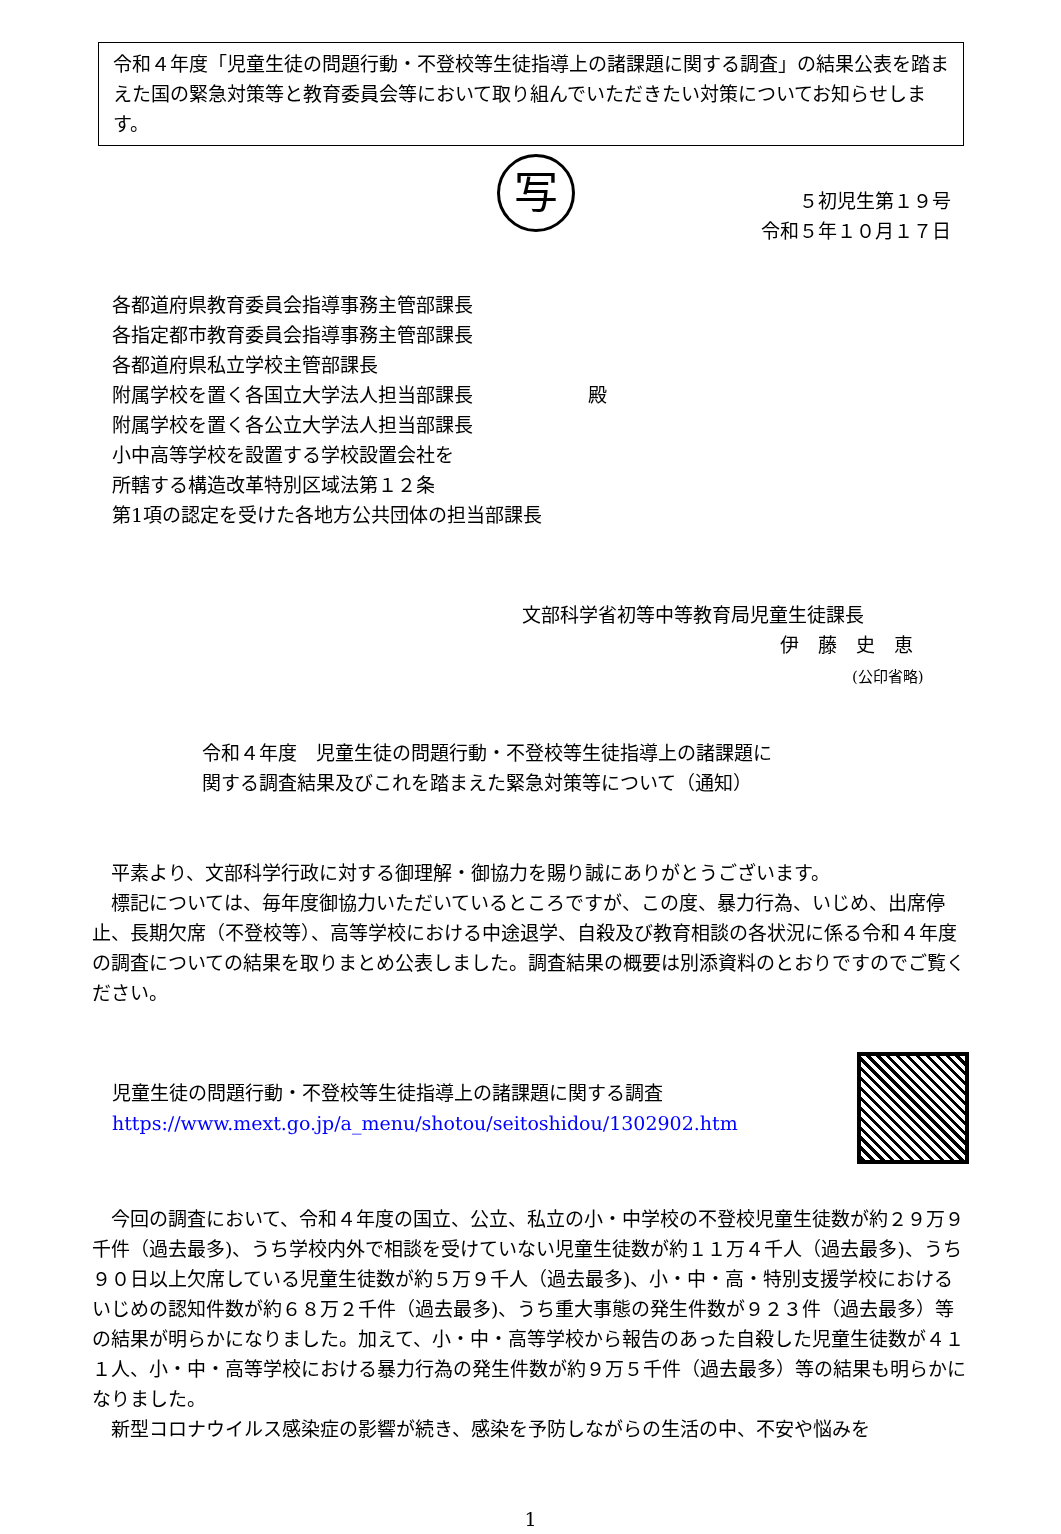令和４年度「児童生徒の問題行動・不登校等生徒指導上の諸課題に関する調査」の結果公表を踏まえた国の緊急対策等と教育委員会等において取り組んでいただきたい対策についてお知らせします。
写
５初児生第１９号
令和５年１０月１７日
各都道府県教育委員会指導事務主管部課長
各指定都市教育委員会指導事務主管部課長
各都道府県私立学校主管部課長
附属学校を置く各国立大学法人担当部課長
附属学校を置く各公立大学法人担当部課長
小中高等学校を設置する学校設置会社を
所轄する構造改革特別区域法第１２条
第1項の認定を受けた各地方公共団体の担当部課長
殿
文部科学省初等中等教育局児童生徒課長
伊　藤　史　恵
(公印省略)
令和４年度　児童生徒の問題行動・不登校等生徒指導上の諸課題に
関する調査結果及びこれを踏まえた緊急対策等について（通知）
平素より、文部科学行政に対する御理解・御協力を賜り誠にありがとうございます。
標記については、毎年度御協力いただいているところですが、この度、暴力行為、いじめ、出席停止、長期欠席（不登校等）、高等学校における中途退学、自殺及び教育相談の各状況に係る令和４年度の調査についての結果を取りまとめ公表しました。調査結果の概要は別添資料のとおりですのでご覧ください。
児童生徒の問題行動・不登校等生徒指導上の諸課題に関する調査
https://www.mext.go.jp/a_menu/shotou/seitoshidou/1302902.htm
今回の調査において、令和４年度の国立、公立、私立の小・中学校の不登校児童生徒数が約２９万９千件（過去最多)、うち学校内外で相談を受けていない児童生徒数が約１１万４千人（過去最多)、うち９０日以上欠席している児童生徒数が約５万９千人（過去最多)、小・中・高・特別支援学校におけるいじめの認知件数が約６８万２千件（過去最多)、うち重大事態の発生件数が９２３件（過去最多）等の結果が明らかになりました。加えて、小・中・高等学校から報告のあった自殺した児童生徒数が４１１人、小・中・高等学校における暴力行為の発生件数が約９万５千件（過去最多）等の結果も明らかになりました。
新型コロナウイルス感染症の影響が続き、感染を予防しながらの生活の中、不安や悩みを
1